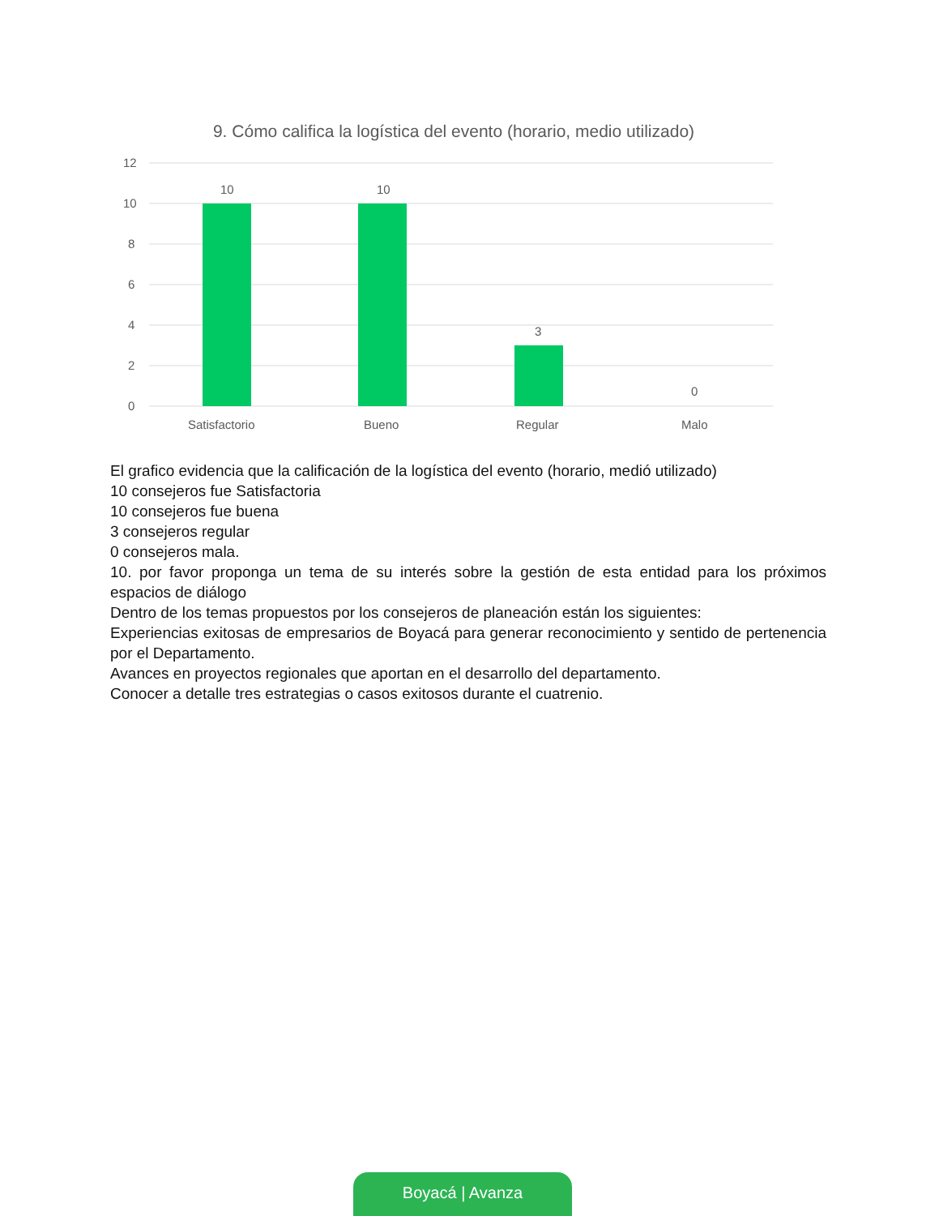9. Cómo califica la logística del evento (horario, medio utilizado)
12
10
8
6
4
2
0
10
10
3
0
Satisfactorio
Bueno
Regular
Malo
El grafico evidencia que la calificación de la logística del evento (horario, medió utilizado)
10 consejeros fue Satisfactoria
10 consejeros fue buena
3 consejeros regular
0 consejeros mala.
10. por favor proponga un tema de su interés sobre la gestión de esta entidad para los próximos espacios de diálogo
Dentro de los temas propuestos por los consejeros de planeación están los siguientes:
Experiencias exitosas de empresarios de Boyacá para generar reconocimiento y sentido de pertenencia por el Departamento.
Avances en proyectos regionales que aportan en el desarrollo del departamento.
Conocer a detalle tres estrategias o casos exitosos durante el cuatrenio.
Boyacá | Avanza